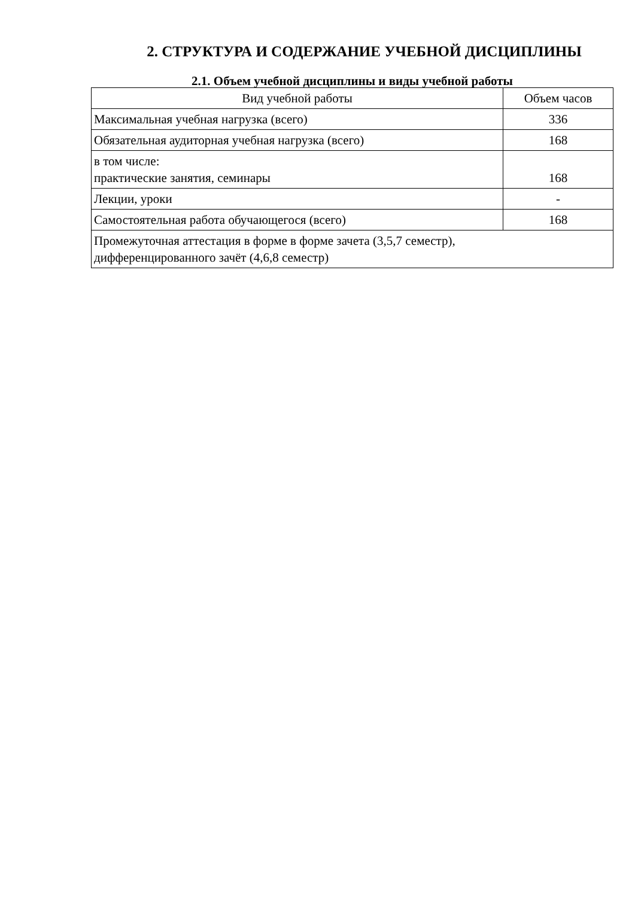2. СТРУКТУРА И СОДЕРЖАНИЕ УЧЕБНОЙ ДИСЦИПЛИНЫ
2.1. Объем учебной дисциплины и виды учебной работы
| Вид учебной работы | Объем часов |
| --- | --- |
| Максимальная учебная нагрузка (всего) | 336 |
| Обязательная аудиторная учебная нагрузка (всего) | 168 |
| в том числе: практические занятия, семинары | 168 |
| Лекции, уроки | - |
| Самостоятельная работа обучающегося (всего) | 168 |
| Промежуточная аттестация в форме в форме зачета (3,5,7 семестр), дифференцированного зачёт (4,6,8 семестр) | |